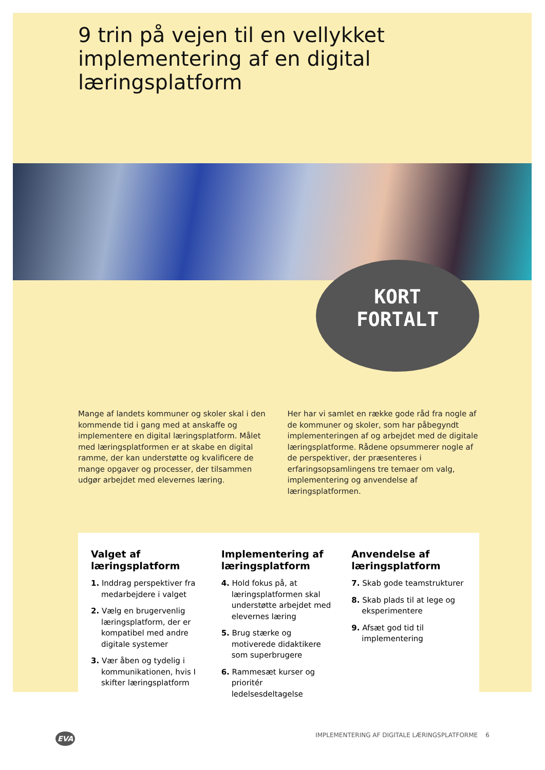9 trin på vejen til en vellykket implementering af en digital læringsplatform
KORT
FORTALT
Mange af landets kommuner og skoler skal i den kommende tid i gang med at anskaffe og implementere en digital læringsplatform. Målet med læringsplatformen er at skabe en digital ramme, der kan understøtte og kvalificere de mange opgaver og processer, der tilsammen udgør arbejdet med elevernes læring.
Her har vi samlet en række gode råd fra nogle af de kommuner og skoler, som har påbegyndt implementeringen af og arbejdet med de digitale læringsplatforme. Rådene opsummerer nogle af de perspektiver, der præsenteres i erfaringsopsamlingens tre temaer om valg, implementering og anvendelse af læringsplatformen.
Valget af læringsplatform
1. Inddrag perspektiver fra medarbejdere i valget
2. Vælg en brugervenlig læringsplatform, der er kompatibel med andre digitale systemer
3. Vær åben og tydelig i kommunikationen, hvis I skifter læringsplatform
Implementering af læringsplatform
4. Hold fokus på, at læringsplatformen skal understøtte arbejdet med elevernes læring
5. Brug stærke og motiverede didaktikere som superbrugere
6. Rammesæt kurser og prioritér ledelsesdeltagelse
Anvendelse af læringsplatform
7. Skab gode teamstrukturer
8. Skab plads til at lege og eksperimentere
9. Afsæt god tid til implementering
EVA IMPLEMENTERING AF DIGITALE LÆRINGSPLATFORME 6